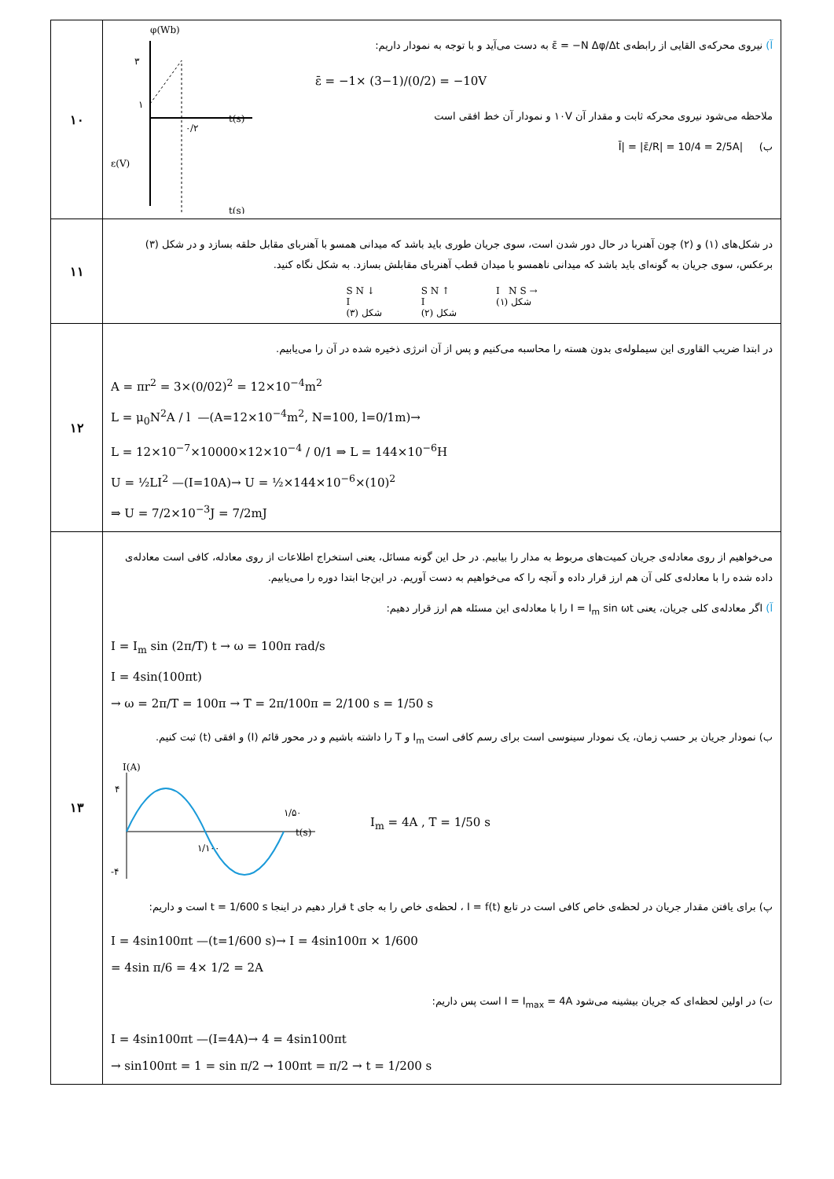| ۱۰ | آ) نیروی محرکه‌ی القایی از رابطه‌ی ε̄ = −N Δφ/Δt به دست می‌آید و با توجه به نمودار داریم: ε̄ = −1× (3−1)/(0/2) = −10V ملاحظه می‌شود نیروی محرکه ثابت و مقدار آن ۱۰V و نمودار آن خط افقی است ب) /Ī/ = /ε̄/R/ = 10/4 = 2/5A φ(Wb) ۳ ۱ ۰/۲ ε(V) t(s) t(s) |
| ۱۱ | در شکل‌های (۱) و (۲) چون آهنربا در حال دور شدن است، سوی جریان طوری باید باشد که میدانی همسو با آهنربای مقابل حلقه بسازد و در شکل (۳) برعکس، سوی جریان به گونه‌ای باید باشد که میدانی ناهمسو با میدان قطب آهنربای مقابلش بسازد. به شکل نگاه کنید. S N ↓ I شکل (۳) S N ↑ I شکل (۲) I N S → شکل (۱) |
| ۱۲ | در ابتدا ضریب القاوری این سیملوله‌ی بدون هسته را محاسبه می‌کنیم و پس از آن انرژی ذخیره شده در آن را می‌یابیم. A = πr<sup>2</sup> = 3×(0/02)<sup>2</sup> = 12×10<sup>−4</sup>m<sup>2</sup> L = μ<sub>0</sub>N<sup>2</sup>A / l —(A=12×10<sup>−4</sup>m<sup>2</sup>, N=100, l=0/1m)→ L = 12×10<sup>−7</sup>×10000×12×10<sup>−4</sup> / 0/1 ⇒ L = 144×10<sup>−6</sup>H U = ½LI<sup>2</sup> —(I=10A)→ U = ½×144×10<sup>−6</sup>×(10)<sup>2</sup> ⇒ U = 7/2×10<sup>−3</sup>J = 7/2mJ |
| ۱۳ | می‌خواهیم از روی معادله‌ی جریان کمیت‌های مربوط به مدار را بیابیم. در حل این گونه مسائل، یعنی استخراج اطلاعات از روی معادله، کافی است معادله‌ی داده شده را با معادله‌ی کلی آن هم ارز قرار داده و آنچه را که می‌خواهیم به دست آوریم. در این‌جا ابتدا دوره را می‌یابیم. آ) اگر معادله‌ی کلی جریان، یعنی I = I<sub>m</sub> sin ωt را با معادله‌ی این مسئله هم ارز قرار دهیم: I = I<sub>m</sub> sin (2π/T) t → ω = 100π rad/s I = 4sin(100πt) → ω = 2π/T = 100π → T = 2π/100π = 2/100 s = 1/50 s ب) نمودار جریان بر حسب زمان، یک نمودار سینوسی است برای رسم کافی است I<sub>m</sub> و T را داشته باشیم و در محور قائم (I) و افقی (t) ثبت کنیم. I(A) ۴ -۴ ۱/۵۰ ۱/۱۰۰ t(s) I<sub>m</sub> = 4A , T = 1/50 s پ) برای یافتن مقدار جریان در لحظه‌ی خاص کافی است در تابع I = f(t) ، لحظه‌ی خاص را به جای t قرار دهیم در اینجا t = 1/600 s است و داریم: I = 4sin100πt —(t=1/600 s)→ I = 4sin100π × 1/600 = 4sin π/6 = 4× 1/2 = 2A ت) در اولین لحظه‌ای که جریان بیشینه می‌شود I = I<sub>max</sub> = 4A است پس داریم: I = 4sin100πt —(I=4A)→ 4 = 4sin100πt → sin100πt = 1 = sin π/2 → 100πt = π/2 → t = 1/200 s |